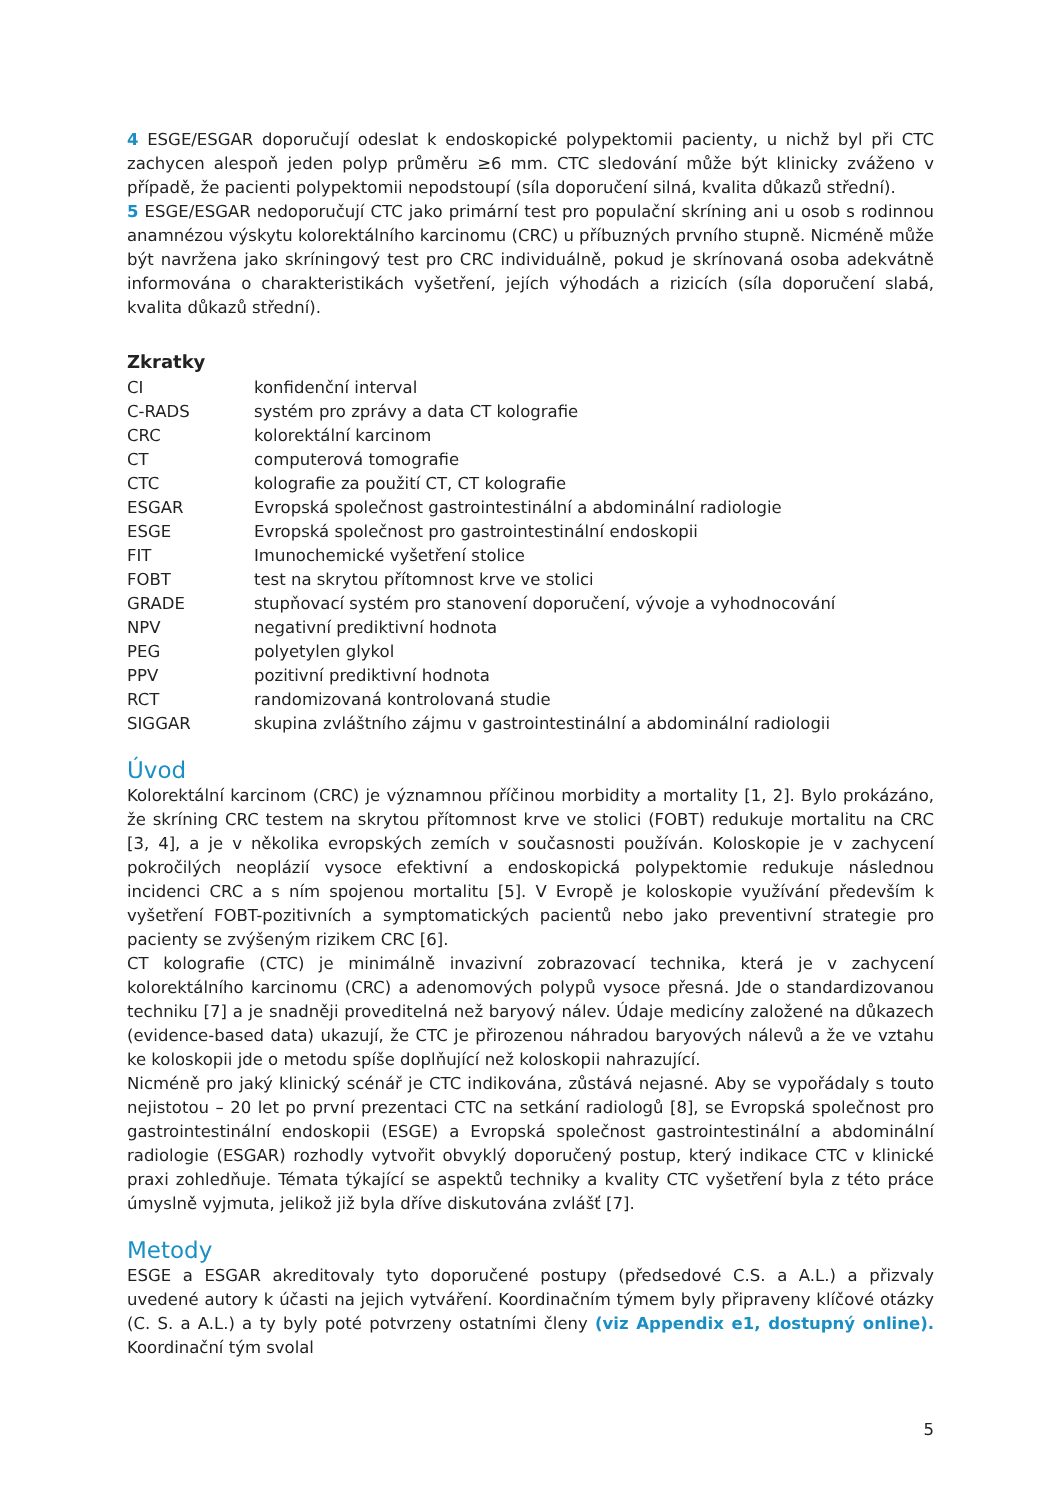4 ESGE/ESGAR doporučují odeslat k endoskopické polypektomii pacienty, u nichž byl při CTC zachycen alespoň jeden polyp průměru ≥6 mm. CTC sledování může být klinicky zváženo v případě, že pacienti polypektomii nepodstoupí (síla doporučení silná, kvalita důkazů střední).
5 ESGE/ESGAR nedoporučují CTC jako primární test pro populační skríning ani u osob s rodinnou anamnézou výskytu kolorektálního karcinomu (CRC) u příbuzných prvního stupně. Nicméně může být navržena jako skríningový test pro CRC individuálně, pokud je skrínovaná osoba adekvátně informována o charakteristikách vyšetření, jejích výhodách a rizicích (síla doporučení slabá, kvalita důkazů střední).
Zkratky
| CI | konfidenční interval |
| C-RADS | systém pro zprávy a data CT kolografie |
| CRC | kolorektální karcinom |
| CT | computerová tomografie |
| CTC | kolografie za použití CT, CT kolografie |
| ESGAR | Evropská společnost gastrointestinální a abdominální radiologie |
| ESGE | Evropská společnost pro gastrointestinální endoskopii |
| FIT | Imunochemické vyšetření stolice |
| FOBT | test na skrytou přítomnost krve ve stolici |
| GRADE | stupňovací systém pro stanovení doporučení, vývoje a vyhodnocování |
| NPV | negativní prediktivní hodnota |
| PEG | polyetylen glykol |
| PPV | pozitivní prediktivní hodnota |
| RCT | randomizovaná kontrolovaná studie |
| SIGGAR | skupina zvláštního zájmu v gastrointestinální a abdominální radiologii |
Úvod
Kolorektální karcinom (CRC) je významnou příčinou morbidity a mortality [1, 2]. Bylo prokázáno, že skríning CRC testem na skrytou přítomnost krve ve stolici (FOBT) redukuje mortalitu na CRC [3, 4], a je v několika evropských zemích v současnosti používán. Koloskopie je v zachycení pokročilých neoplázií vysoce efektivní a endoskopická polypektomie redukuje následnou incidenci CRC a s ním spojenou mortalitu [5]. V Evropě je koloskopie využívání především k vyšetření FOBT-pozitivních a symptomatických pacientů nebo jako preventivní strategie pro pacienty se zvýšeným rizikem CRC [6].
CT kolografie (CTC) je minimálně invazivní zobrazovací technika, která je v zachycení kolorektálního karcinomu (CRC) a adenomových polypů vysoce přesná. Jde o standardizovanou techniku [7] a je snadněji proveditelná než baryový nálev. Údaje medicíny založené na důkazech (evidence-based data) ukazují, že CTC je přirozenou náhradou baryových nálevů a že ve vztahu ke koloskopii jde o metodu spíše doplňující než koloskopii nahrazující.
Nicméně pro jaký klinický scénář je CTC indikována, zůstává nejasné. Aby se vypořádaly s touto nejistotou – 20 let po první prezentaci CTC na setkání radiologů [8], se Evropská společnost pro gastrointestinální endoskopii (ESGE) a Evropská společnost gastrointestinální a abdominální radiologie (ESGAR) rozhodly vytvořit obvyklý doporučený postup, který indikace CTC v klinické praxi zohledňuje. Témata týkající se aspektů techniky a kvality CTC vyšetření byla z této práce úmyslně vyjmuta, jelikož již byla dříve diskutována zvlášť [7].
Metody
ESGE a ESGAR akreditovaly tyto doporučené postupy (předsedové C.S. a A.L.) a přizvaly uvedené autory k účasti na jejich vytváření. Koordinačním týmem byly připraveny klíčové otázky (C. S. a A.L.) a ty byly poté potvrzeny ostatními členy (viz Appendix e1, dostupný online). Koordinační tým svolal
5